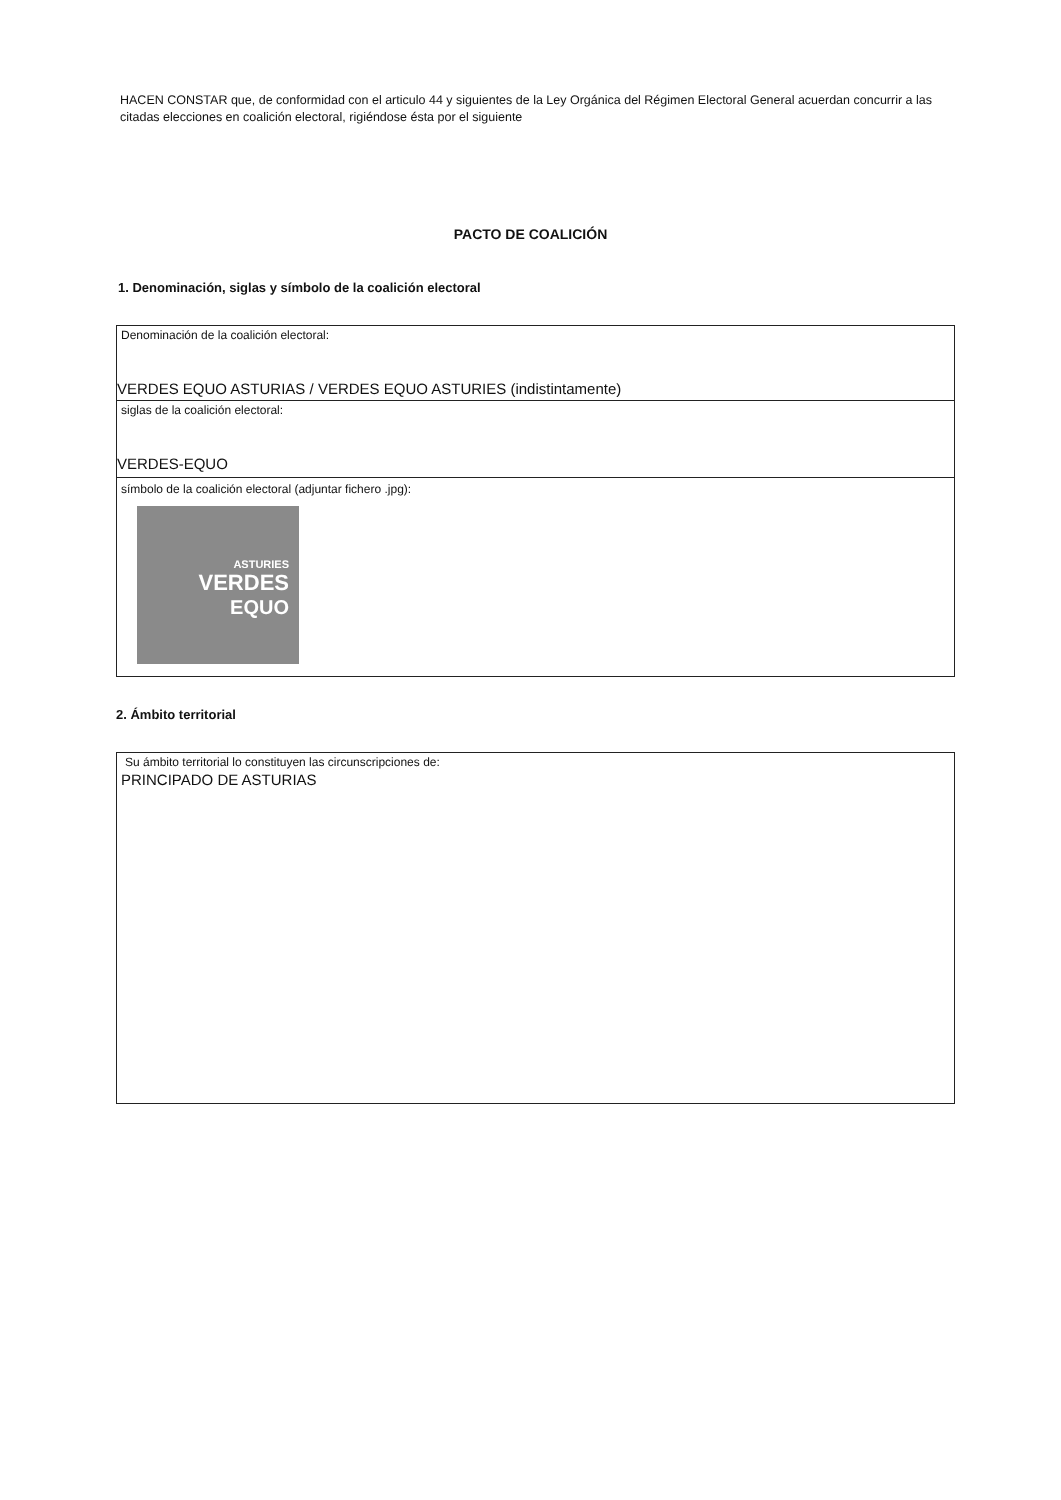HACEN CONSTAR que, de conformidad con el articulo 44 y siguientes de la Ley Orgánica del Régimen Electoral General acuerdan concurrir a las citadas elecciones en coalición electoral, rigiéndose ésta por el siguiente
PACTO DE COALICIÓN
1. Denominación, siglas y símbolo de la coalición electoral
Denominación de la coalición electoral:
VERDES EQUO ASTURIAS / VERDES EQUO ASTURIES (indistintamente)
siglas de la coalición electoral:
VERDES-EQUO
símbolo de la coalición electoral (adjuntar fichero .jpg):
ASTURIES
VERDES
EQUO
2. Ámbito territorial
Su ámbito territorial lo constituyen las circunscripciones de:
PRINCIPADO DE ASTURIAS